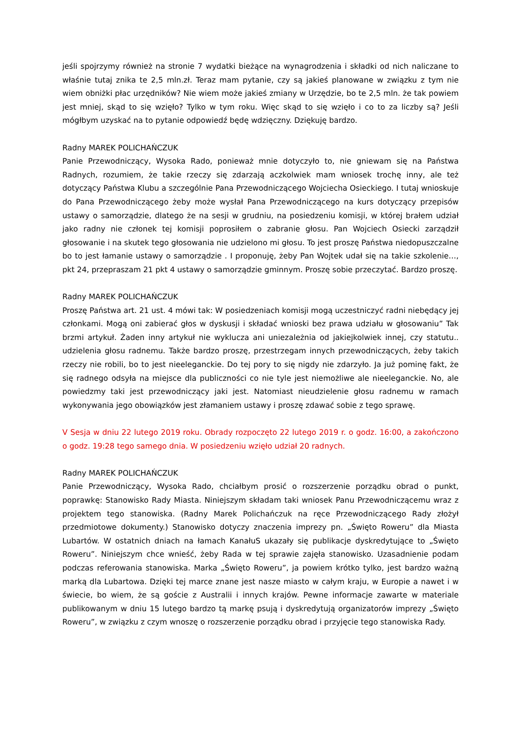jeśli spojrzymy również na stronie 7 wydatki bieżące na wynagrodzenia i składki od nich naliczane to właśnie tutaj znika te 2,5 mln.zł. Teraz mam pytanie, czy są jakieś planowane w związku z tym nie wiem obniżki płac urzędników? Nie wiem może jakieś zmiany w Urzędzie, bo te 2,5 mln. że tak powiem jest mniej, skąd to się wzięło? Tylko w tym roku. Więc skąd to się wzięło i co to za liczby są? Jeśli mógłbym uzyskać na to pytanie odpowiedź będę wdzięczny. Dziękuję bardzo.
Radny MAREK POLICHAŃCZUK
Panie Przewodniczący, Wysoka Rado, ponieważ mnie dotyczyło to, nie gniewam się na Państwa Radnych, rozumiem, że takie rzeczy się zdarzają aczkolwiek mam wniosek trochę inny, ale też dotyczący Państwa Klubu a szczególnie Pana Przewodniczącego Wojciecha Osieckiego. I tutaj wnioskuje do Pana Przewodniczącego żeby może wysłał Pana Przewodniczącego na kurs dotyczący przepisów ustawy o samorządzie, dlatego że na sesji w grudniu, na posiedzeniu komisji, w której brałem udział jako radny nie członek tej komisji poprosiłem o zabranie głosu. Pan Wojciech Osiecki zarządził głosowanie i na skutek tego głosowania nie udzielono mi głosu. To jest proszę Państwa niedopuszczalne bo to jest łamanie ustawy o samorządzie . I proponuję, żeby Pan Wojtek udał się na takie szkolenie…, pkt 24, przepraszam 21 pkt 4 ustawy o samorządzie gminnym. Proszę sobie przeczytać. Bardzo proszę.
Radny MAREK POLICHAŃCZUK
Proszę Państwa art. 21 ust. 4 mówi tak: W posiedzeniach komisji mogą uczestniczyć radni niebędący jej członkami. Mogą oni zabierać głos w dyskusji i składać wnioski bez prawa udziału w głosowaniu” Tak brzmi artykuł. Żaden inny artykuł nie wyklucza ani uniezależnia od jakiejkolwiek innej, czy statutu.. udzielenia głosu radnemu. Także bardzo proszę, przestrzegam innych przewodniczących, żeby takich rzeczy nie robili, bo to jest nieeleganckie. Do tej pory to się nigdy nie zdarzyło. Ja już pominę fakt, że się radnego odsyła na miejsce dla publiczności co nie tyle jest niemożliwe ale nieeleganckie. No, ale powiedzmy taki jest przewodniczący jaki jest. Natomiast nieudzielenie głosu radnemu w ramach wykonywania jego obowiązków jest złamaniem ustawy i proszę zdawać sobie z tego sprawę.
V Sesja w dniu 22 lutego 2019 roku. Obrady rozpoczęto 22 lutego 2019 r. o godz. 16:00, a zakończono o godz. 19:28 tego samego dnia. W posiedzeniu wzięło udział 20 radnych.
Radny MAREK POLICHAŃCZUK
Panie Przewodniczący, Wysoka Rado, chciałbym prosić o rozszerzenie porządku obrad o punkt, poprawkę: Stanowisko Rady Miasta. Niniejszym składam taki wniosek Panu Przewodniczącemu wraz z projektem tego stanowiska. (Radny Marek Polichańczuk na ręce Przewodniczącego Rady złożył przedmiotowe dokumenty.) Stanowisko dotyczy znaczenia imprezy pn. „Święto Roweru” dla Miasta Lubartów. W ostatnich dniach na łamach KanałuS ukazały się publikacje dyskredytujące to „Święto Roweru”. Niniejszym chce wnieść, żeby Rada w tej sprawie zajęła stanowisko. Uzasadnienie podam podczas referowania stanowiska. Marka „Święto Roweru”, ja powiem krótko tylko, jest bardzo ważną marką dla Lubartowa. Dzięki tej marce znane jest nasze miasto w całym kraju, w Europie a nawet i w świecie, bo wiem, że są goście z Australii i innych krajów. Pewne informacje zawarte w materiale publikowanym w dniu 15 lutego bardzo tą markę psują i dyskredytują organizatorów imprezy „Święto Roweru”, w związku z czym wnoszę o rozszerzenie porządku obrad i przyjęcie tego stanowiska Rady.